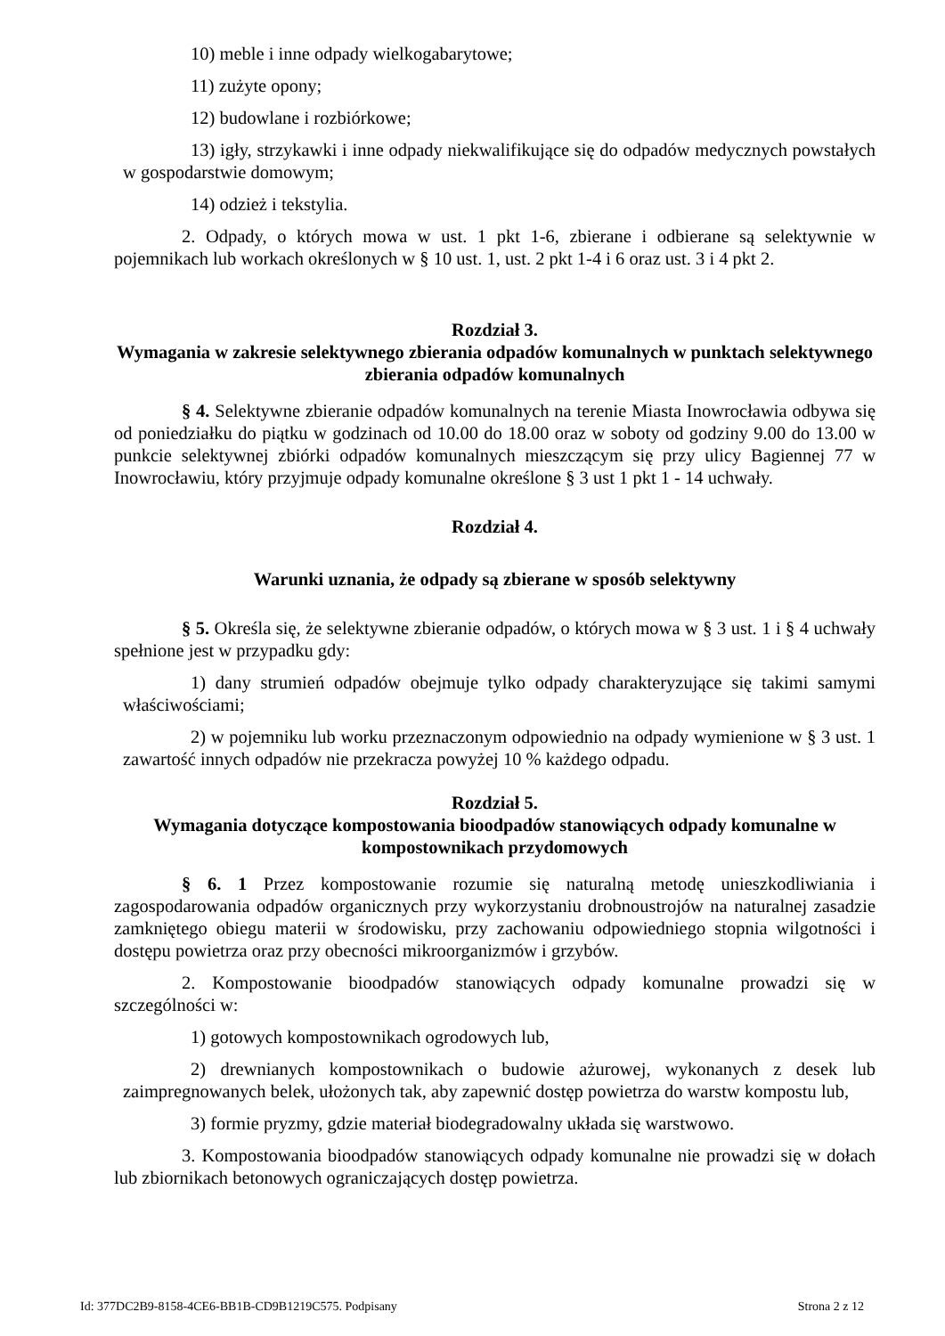10) meble i inne odpady wielkogabarytowe;
11) zużyte opony;
12) budowlane i rozbiórkowe;
13) igły, strzykawki i inne odpady niekwalifikujące się do odpadów medycznych powstałych w gospodarstwie domowym;
14) odzież i tekstylia.
2. Odpady, o których mowa w ust. 1 pkt 1-6, zbierane i odbierane są selektywnie w pojemnikach lub workach określonych w § 10 ust. 1, ust. 2 pkt 1-4 i 6 oraz ust. 3 i 4 pkt 2.
Rozdział 3.
Wymagania w zakresie selektywnego zbierania odpadów komunalnych w punktach selektywnego zbierania odpadów komunalnych
§ 4. Selektywne zbieranie odpadów komunalnych na terenie Miasta Inowrocławia odbywa się od poniedziałku do piątku w godzinach od 10.00 do 18.00 oraz w soboty od godziny 9.00 do 13.00 w punkcie selektywnej zbiórki odpadów komunalnych mieszczącym się przy ulicy Bagiennej 77 w Inowrocławiu, który przyjmuje odpady komunalne określone § 3 ust 1 pkt 1 - 14 uchwały.
Rozdział 4.
Warunki uznania, że odpady są zbierane w sposób selektywny
§ 5. Określa się, że selektywne zbieranie odpadów, o których mowa w § 3 ust. 1 i § 4 uchwały spełnione jest w przypadku gdy:
1) dany strumień odpadów obejmuje tylko odpady charakteryzujące się takimi samymi właściwościami;
2) w pojemniku lub worku przeznaczonym odpowiednio na odpady wymienione w § 3 ust. 1 zawartość innych odpadów nie przekracza powyżej 10 % każdego odpadu.
Rozdział 5.
Wymagania dotyczące kompostowania bioodpadów stanowiących odpady komunalne w kompostownikach przydomowych
§ 6. 1 Przez kompostowanie rozumie się naturalną metodę unieszkodliwiania i zagospodarowania odpadów organicznych przy wykorzystaniu drobnoustrojów na naturalnej zasadzie zamkniętego obiegu materii w środowisku, przy zachowaniu odpowiedniego stopnia wilgotności i dostępu powietrza oraz przy obecności mikroorganizmów i grzybów.
2. Kompostowanie bioodpadów stanowiących odpady komunalne prowadzi się w szczególności w:
1) gotowych kompostownikach ogrodowych lub,
2) drewnianych kompostownikach o budowie ażurowej, wykonanych z desek lub zaimpregnowanych belek, ułożonych tak, aby zapewnić dostęp powietrza do warstw kompostu lub,
3) formie pryzmy, gdzie materiał biodegradowalny układa się warstwowo.
3. Kompostowania bioodpadów stanowiących odpady komunalne nie prowadzi się w dołach lub zbiornikach betonowych ograniczających dostęp powietrza.
Id: 377DC2B9-8158-4CE6-BB1B-CD9B1219C575. Podpisany Strona 2 z 12